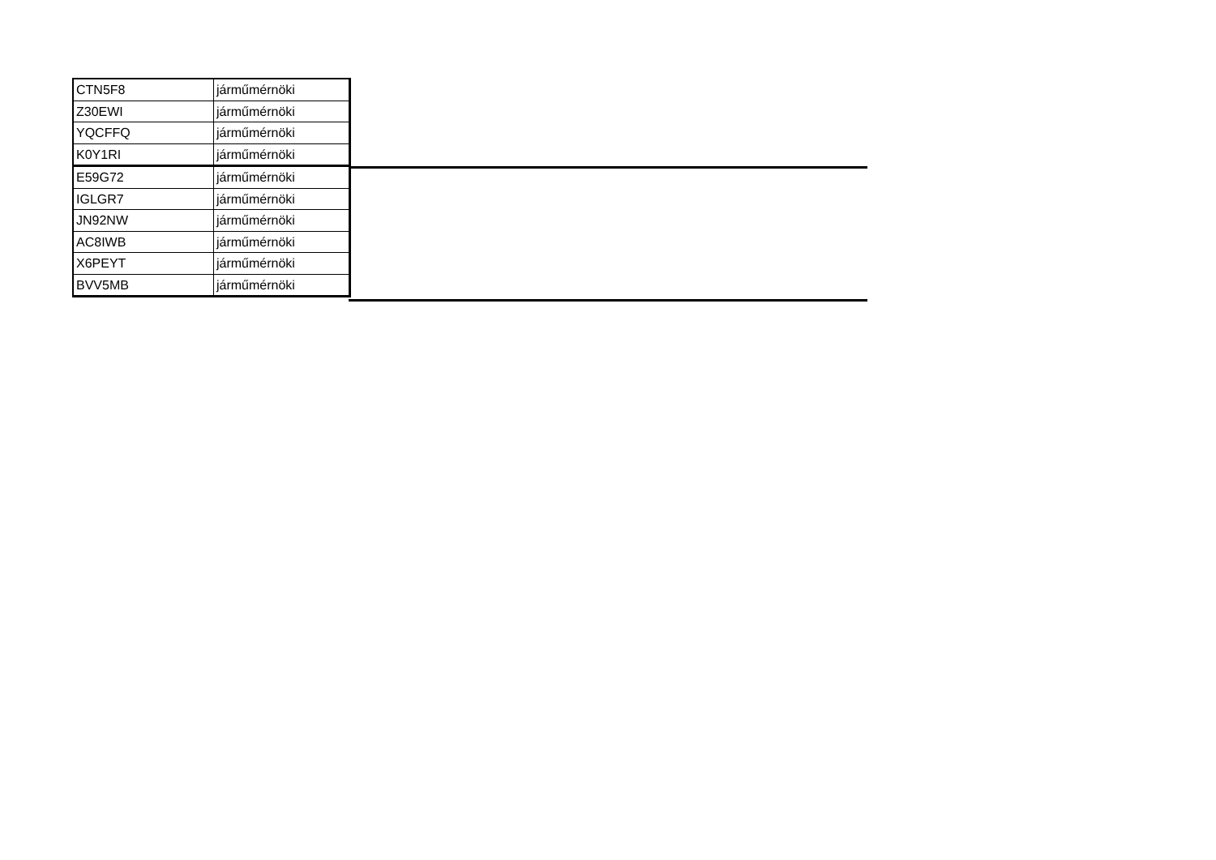| CTN5F8 | járműmérnöki |
| Z30EWI | járműmérnöki |
| YQCFFQ | járműmérnöki |
| K0Y1RI | járműmérnöki |
| E59G72 | járműmérnöki |
| IGLGR7 | járműmérnöki |
| JN92NW | járműmérnöki |
| AC8IWB | járműmérnöki |
| X6PEYT | járműmérnöki |
| BVV5MB | járműmérnöki |